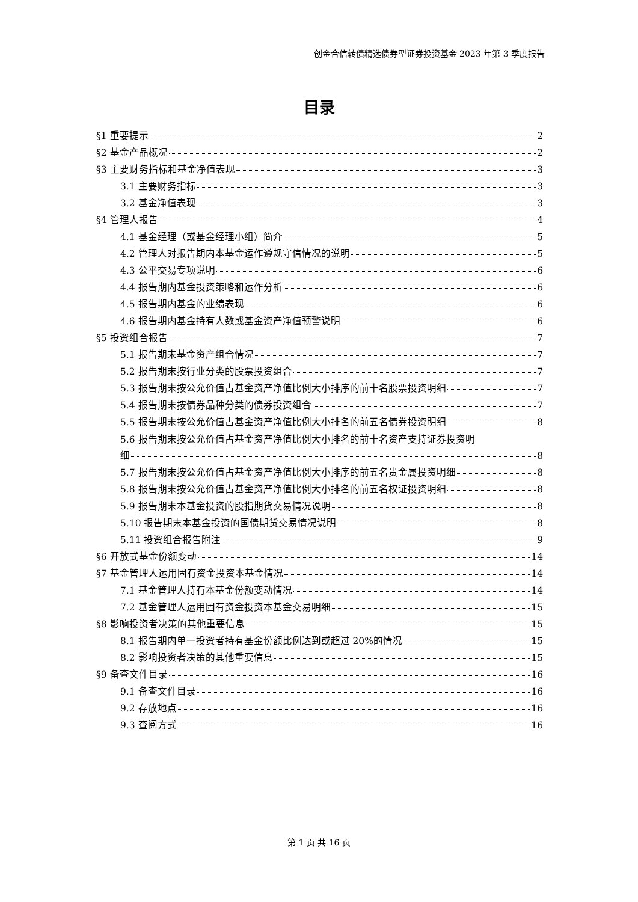创金合信转债精选债券型证券投资基金 2023 年第 3 季度报告
目录
§1 重要提示 2
§2 基金产品概况 2
§3 主要财务指标和基金净值表现 3
3.1 主要财务指标 3
3.2 基金净值表现 3
§4 管理人报告 4
4.1 基金经理（或基金经理小组）简介 5
4.2 管理人对报告期内本基金运作遵规守信情况的说明 5
4.3 公平交易专项说明 6
4.4 报告期内基金投资策略和运作分析 6
4.5 报告期内基金的业绩表现 6
4.6 报告期内基金持有人数或基金资产净值预警说明 6
§5 投资组合报告 7
5.1 报告期末基金资产组合情况 7
5.2 报告期末按行业分类的股票投资组合 7
5.3 报告期末按公允价值占基金资产净值比例大小排序的前十名股票投资明细 7
5.4 报告期末按债券品种分类的债券投资组合 7
5.5 报告期末按公允价值占基金资产净值比例大小排名的前五名债券投资明细 8
5.6 报告期末按公允价值占基金资产净值比例大小排名的前十名资产支持证券投资明
细 8
5.7 报告期末按公允价值占基金资产净值比例大小排序的前五名贵金属投资明细 8
5.8 报告期末按公允价值占基金资产净值比例大小排名的前五名权证投资明细 8
5.9 报告期末本基金投资的股指期货交易情况说明 8
5.10 报告期末本基金投资的国债期货交易情况说明 8
5.11 投资组合报告附注 9
§6 开放式基金份额变动 14
§7 基金管理人运用固有资金投资本基金情况 14
7.1 基金管理人持有本基金份额变动情况 14
7.2 基金管理人运用固有资金投资本基金交易明细 15
§8 影响投资者决策的其他重要信息 15
8.1 报告期内单一投资者持有基金份额比例达到或超过 20%的情况 15
8.2 影响投资者决策的其他重要信息 15
§9 备查文件目录 16
9.1 备查文件目录 16
9.2 存放地点 16
9.3 查阅方式 16
第 1 页 共 16 页